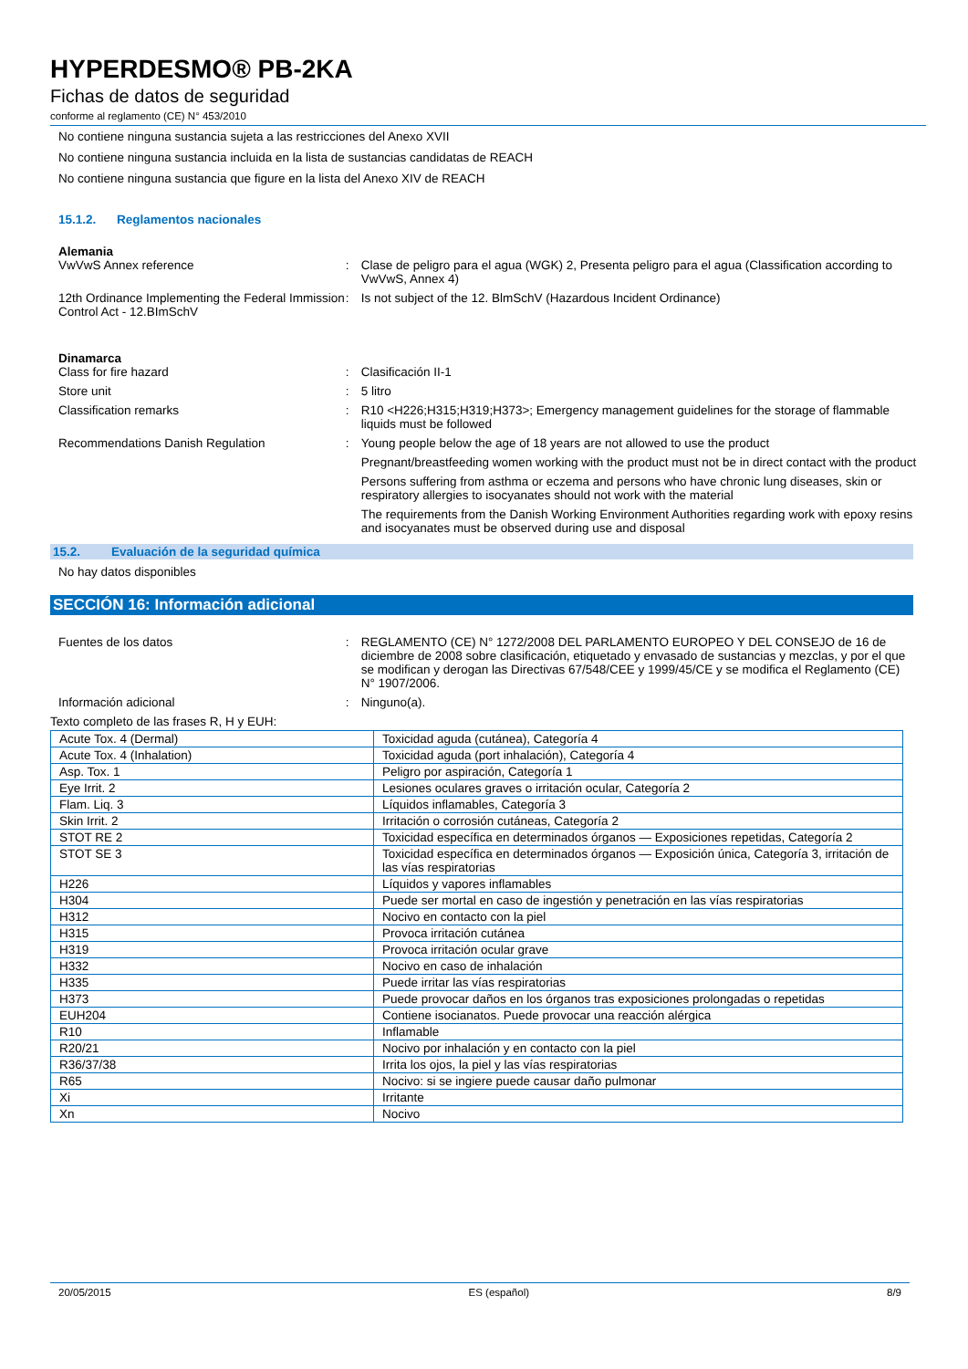HYPERDESMO® PB-2KA
Fichas de datos de seguridad
conforme al reglamento (CE) N° 453/2010
No contiene ninguna sustancia sujeta a las restricciones del Anexo XVII
No contiene ninguna sustancia incluida en la lista de sustancias candidatas de REACH
No contiene ninguna sustancia que figure en la lista del Anexo XIV de REACH
15.1.2. Reglamentos nacionales
Alemania
VwVwS Annex reference : Clase de peligro para el agua (WGK) 2, Presenta peligro para el agua (Classification according to VwVwS, Annex 4)
12th Ordinance Implementing the Federal Immission Control Act - 12.BImSchV
: Is not subject of the 12. BlmSchV (Hazardous Incident Ordinance)
Dinamarca
Class for fire hazard : Clasificación II-1
Store unit : 5 litro
Classification remarks : R10 <H226;H315;H319;H373>; Emergency management guidelines for the storage of flammable liquids must be followed
Recommendations Danish Regulation : Young people below the age of 18 years are not allowed to use the product
Pregnant/breastfeeding women working with the product must not be in direct contact with the product
Persons suffering from asthma or eczema and persons who have chronic lung diseases, skin or respiratory allergies to isocyanates should not work with the material
The requirements from the Danish Working Environment Authorities regarding work with epoxy resins and isocyanates must be observed during use and disposal
15.2. Evaluación de la seguridad química
No hay datos disponibles
SECCIÓN 16: Información adicional
Fuentes de los datos : REGLAMENTO (CE) N° 1272/2008 DEL PARLAMENTO EUROPEO Y DEL CONSEJO de 16 de diciembre de 2008 sobre clasificación, etiquetado y envasado de sustancias y mezclas, y por el que se modifican y derogan las Directivas 67/548/CEE y 1999/45/CE y se modifica el Reglamento (CE) N° 1907/2006.
Información adicional : Ninguno(a).
Texto completo de las frases R, H y EUH:
| Acute Tox. 4 (Dermal) | Toxicidad aguda (cutánea), Categoría 4 |
| Acute Tox. 4 (Inhalation) | Toxicidad aguda (port inhalación), Categoría 4 |
| Asp. Tox. 1 | Peligro por aspiración, Categoría 1 |
| Eye Irrit. 2 | Lesiones oculares graves o irritación ocular, Categoría 2 |
| Flam. Liq. 3 | Líquidos inflamables, Categoría 3 |
| Skin Irrit. 2 | Irritación o corrosión cutáneas, Categoría 2 |
| STOT RE 2 | Toxicidad específica en determinados órganos — Exposiciones repetidas, Categoría 2 |
| STOT SE 3 | Toxicidad específica en determinados órganos — Exposición única, Categoría 3, irritación de las vías respiratorias |
| H226 | Líquidos y vapores inflamables |
| H304 | Puede ser mortal en caso de ingestión y penetración en las vías respiratorias |
| H312 | Nocivo en contacto con la piel |
| H315 | Provoca irritación cutánea |
| H319 | Provoca irritación ocular grave |
| H332 | Nocivo en caso de inhalación |
| H335 | Puede irritar las vías respiratorias |
| H373 | Puede provocar daños en los órganos tras exposiciones prolongadas o repetidas |
| EUH204 | Contiene isocianatos. Puede provocar una reacción alérgica |
| R10 | Inflamable |
| R20/21 | Nocivo por inhalación y en contacto con la piel |
| R36/37/38 | Irrita los ojos, la piel y las vías respiratorias |
| R65 | Nocivo: si se ingiere puede causar daño pulmonar |
| Xi | Irritante |
| Xn | Nocivo |
20/05/2015 ES (español) 8/9